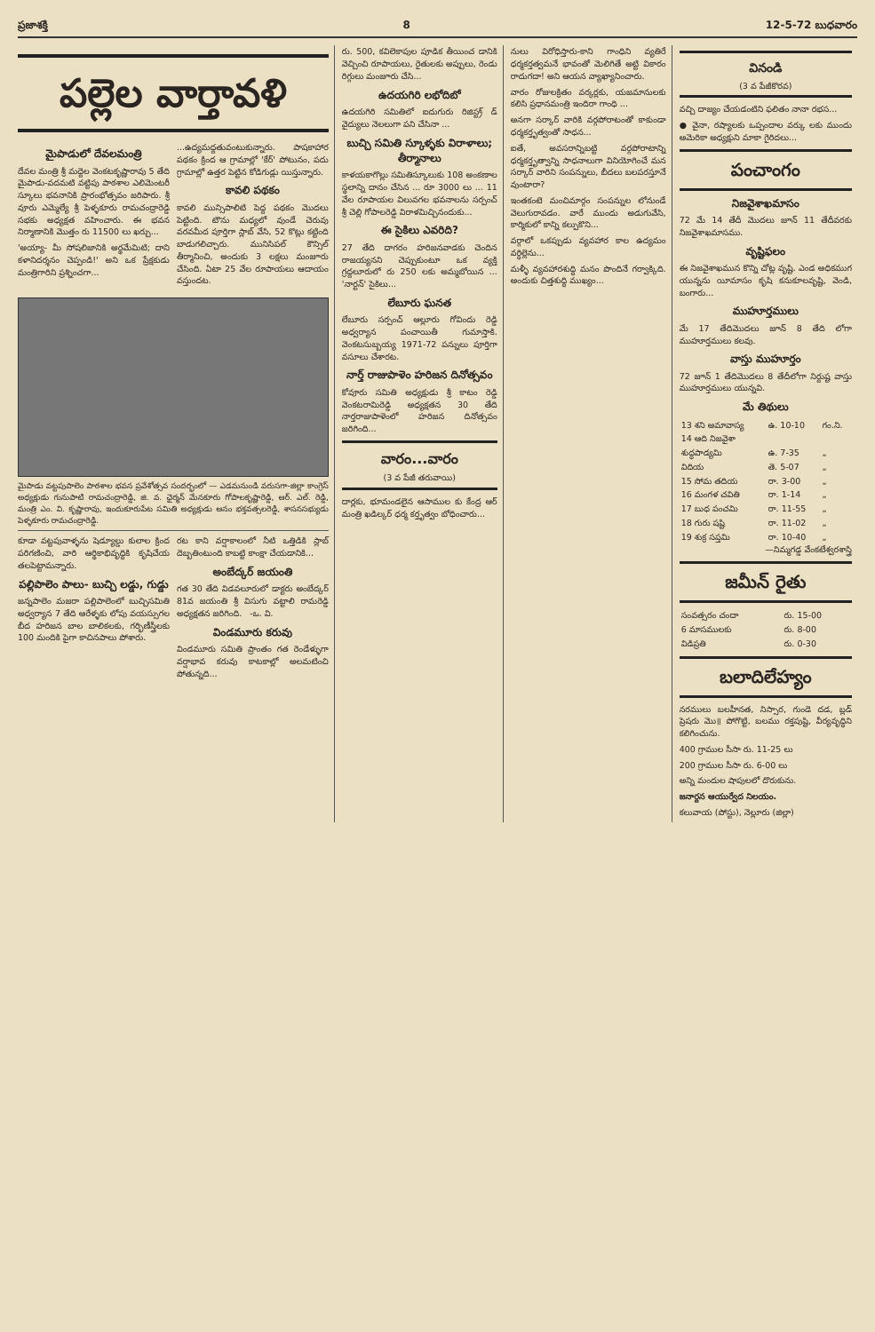ప్రజాశక్తి 8 12-5-72 బుధవారం
పల్లెల వార్తావళి
మైపాడులో దేవలమంత్రి
దేవల మంత్రి శ్రీ మద్దెల వెంకటకృష్ణారావు 5 తేది మైపాడు-వదమటి వట్టిపు పాఠశాల ఎలిమెంటరీ స్కూలు భవనానికి ప్రారంభోత్సవం జరిపారు. శ్రీ వూరు ఎమ్మెల్యే శ్రీ పెళ్ళకూరు రామచంద్రారెడ్డి సభకు అధ్యక్షత వహించారు. ఈ భవన నిర్మాణానికి మొత్తం రు 11500 లు ఖర్చు...
'అయ్యా- మీ సోషలిజానికి అర్థమేమిటి; దాని కళానిదర్శనం చెప్పండి!' అని ఒక ప్రేక్షకుడు మంత్రిగారిని ప్రశ్నించగా...
...ఉద్యమద్దతువంటుకున్నారు. పాషకాహార పథకం క్రింద ఆ గ్రామాల్లో 'కేర్' పోటునం, పదు గ్రామాల్లో ఉత్తర పెట్టిన కోడిగుడ్లు యిస్తున్నారు.
కావలి పథకం
కావలి మున్సిపాలిటి పెద్ద పథకం మొదలు పెట్టింది. టౌను మధ్యలో వుండే చెరువు వరవమీద పూర్తిగా స్లాబ్ వేసి, 52 కొట్లు కట్టింది బాడుగలిచ్చారు. మునిసిపల్ కౌన్సిల్ తీర్మానించి, అందుకు 3 లక్షలు మంజూరు చేసింది. ఏటా 25 వేల రూపాయలు ఆదాయం వస్తుందట.
మైపాడు వట్టపుపాలెం పాఠశాల భవన ప్రవేశోత్సవ సందర్భంలో — ఎడమనుండి వరుసగా-జిల్లా కాంగ్రెస్ అధ్యక్షుడు గునుపాటి రామచంద్రారెడ్డి, జి. వ. ఛైర్మన్ మేనకూరు గోపాలకృష్ణారెడ్డి, ఆర్. ఎల్. రెడ్డి, మంత్రి ఎం. వి. కృష్ణారావు, ఇందుకూరుపేట సమితి అధ్యక్షుడు ఆనం భక్తవత్సలరెడ్డి, శాసనసభ్యుడు పెళ్ళకూరు రామచంద్రారెడ్డి.
కూడా వట్టపువాళ్ళను షెడ్యూల్డు కులాల క్రింద పరిగణించి, వారి ఆర్థికాభివృద్ధికి కృషిచేయ తలపెట్టామన్నారు.
పల్లిపాలెం పాలు- బుచ్చి లడ్డు, గుడ్డు
జన్నపాలెం మజరా పల్లిపాలెంలో బుచ్చిసమితి అధ్వర్యాన 7 తేది ఆరేళ్ళకు లోపు వయస్సుగల బీద హరిజన బాల బాలికలకు, గర్భిణీస్త్రీలకు 100 మందికి పైగా కాచినపాలు పోశారు.
రట కాని వర్షాకాలంలో నీటి ఒత్తిడికి స్లాబ్ దెబ్బతింటుంది కాబట్టి కాంక్షా చేయడానికి...
అంబేద్కర్ జయంతి
గత 30 తేది విడవలూరులో డాక్టరు అంబేద్కర్ 81వ జయంతి శ్రీ విసుగు వట్టాలి రామరెడ్డి అధ్యక్షతన జరిగింది. -ఒ. వి.
విండమూరు కరువు
విండమూరు సమితి ప్రాంతం గత రెండేళ్ళుగా వర్షాభావ కరువు కాటకాల్లో అలమటించి పోతున్నది...
రు. 500, కవిలెకాపుల పూడిక తీయించ డానికి వెచ్చించి రూపాయలు, రైతులకు అప్పులు, రెండు రిగ్గులు మంజూరు చేసి...
ఉదయగిరి లభోదిబో
ఉదయగిరి సమితిలో ఐదుగురు రిజిస్ట్ర్ డ్ వైద్యులు నెలలుగా పని చేసినా ...
బుచ్చి సమితి స్కూళ్ళకు విరాళాలు; తీర్మానాలు
కాళయకాగొల్లు సమితిస్కూలుకు 108 అంకణాల స్థలాన్ని దానం చేసిన ... రూ 3000 లు ... 11 వేల రూపాయల విలువగల భవనాలను సర్పంచ్ శ్రీ చెల్లి గోపాలరెడ్డి విరాళమిచ్చినందుకు...
ఈ సైకిలు ఎవరిది?
27 తేది దాగరం హరిజనవాడకు చెందిన రాజయ్యనని చెప్పుకుంటూ ఒక వ్యక్తి గ్రద్దలూరులో రు 250 లకు అమ్మబోయిన ... 'నార్టన్' సైకిలు...
లేబూరు ఘనత
లేబూరు సర్పంచ్ ఆల్లూరు గోవిందు రెడ్డి అధ్వర్యాన పంచాయితీ గుమాస్తాకి. వెంకటసుబ్బయ్య 1971-72 పన్నులు పూర్తిగా వసూలు చేశారట.
నార్త్ రాజుపాళెం హరిజన దినోత్సవం
కోవూరు సమితి అధ్యక్షుడు శ్రీ కాటం రెడ్డి వెంకటరామిరెడ్డి అధ్యక్షతన 30 తేది నార్తరాజుపాళెంలో హరిజన దినోత్సవం జరిగింది...
వారం...వారం
(3 వ పేజీ తరువాయి)
దార్లకు, భూమండలైన ఆసాముల కు కేంద్ర ఆర్ మంత్రి ఖడిల్కర్ ధర్మ కర్తృత్వం బోధించారు...
నులు విరోధిస్తారు-కాని గాంధిని వ్యతిరే ధర్మకర్తత్వమనే భావంతో మెలిగితే అట్టి వికారం రాదుగదా! అని ఆయన వ్యాఖ్యానించారు.
వారం రోజులక్రితం వర్కర్లకు, యజమానులకు కలిసి ప్రధానమంత్రి ఇందిరా గాంధి ...
అనగా సర్కార్ వారికి వర్గపోరాటంతో కాకుండా ధర్మకర్తృత్వంతో సాధన...
ఐతే, అవసరాన్నిబట్టి వర్గపోరాటాన్ని ధర్మకర్తృత్వాన్ని సాధనాలుగా వినియోగించే మన సర్కార్ వారిని సంపన్నులు, బీదలు బలపరస్తూనే వుంటారా?
ఇంతకంటె మంచిమార్గం సంపన్నుల లోనుండే వెలుగురావడం. వారే ముందు అడుగువేసి, కార్మికులో కాన్ని కల్పుకొని...
వర్గాలో ఒకప్పుడు వ్యవహార కాల ఉద్యమం వర్ధిల్లెను...
మళ్ళీ వ్యవహారశుద్ధి మనం పొందినే గర్వాక్కిది. అందుకు చిత్తశుద్ధి ముఖ్యం...
వినండి
(3 వ పేజీకొరవ)
వచ్చి దాజ్యం చేయడంటిని ఫలితం నానా రభస...
● వైనా, రష్యాలకు ఒప్పందాల వర్కు లకు ముందు అమెరికా అధ్యక్షుని మాకా గైరిదలు...
పంచాంగం
నిజవైశాఖమాసం
72 మే 14 తేదీ మొదలు జూన్ 11 తేదీవరకు నిజవైశాఖమాసము.
వృష్టిఫలం
ఈ నిజవైశాఖమున కొన్ని చోట్ల వృష్టి. ఎండ అధికముగ యున్నను యీమాసం కృషి కనుకూలవృష్టి, వెండి, బంగారు...
ముహూర్తములు
మే 17 తేదిమొదలు జూన్ 8 తేది లోగా ముహూర్తములు కలవు.
వాస్తు ముహూర్తం
72 జూన్ 1 తేదిమొదలు 8 తేదీలోగా నిర్దుష్ట వాస్తు ముహూర్తములు యున్నవి.
మే తిథులు
| 13 శని అమావాస్య | ఉ. 10-10 | గం.ని. |
| 14 ఆది నిజవైశా | | |
| శుద్ధపాడ్యమి | ఉ. 7-35 | „ |
| విదియ | తె. 5-07 | „ |
| 15 సోమ తదియ | రా. 3-00 | „ |
| 16 మంగళ చవితి | రా. 1-14 | „ |
| 17 బుధ పంచమి | రా. 11-55 | „ |
| 18 గురు షష్టి | రా. 11-02 | „ |
| 19 శుక్ర సప్తమి | రా. 10-40 | „ |
—నిమ్మగడ్డ వేంకటేశ్వరశాస్త్రి
జమీన్ రైతు
| సంవత్సరం చందా | రు. 15-00 |
| 6 మాసములకు | రు. 8-00 |
| విడిప్రతి | రు. 0-30 |
బలాదిలేహ్యం
నరములు బలహీనత, నిస్సార, గుండె దడ, బ్లడ్ ప్రెషరు మొ॥ పోగొట్టి, బలము రక్తపుష్టి, వీర్యవృద్ధిని కలిగించును.
400 గ్రాముల సీసా రు. 11-25 లు
200 గ్రాముల సీసా రు. 6-00 లు
అన్ని మందుల షాపులలో దొరుకును.
జనార్దన ఆయుర్వేద నిలయం.
కలువాయ (పోస్టు), నెల్లూరు (జిల్లా)